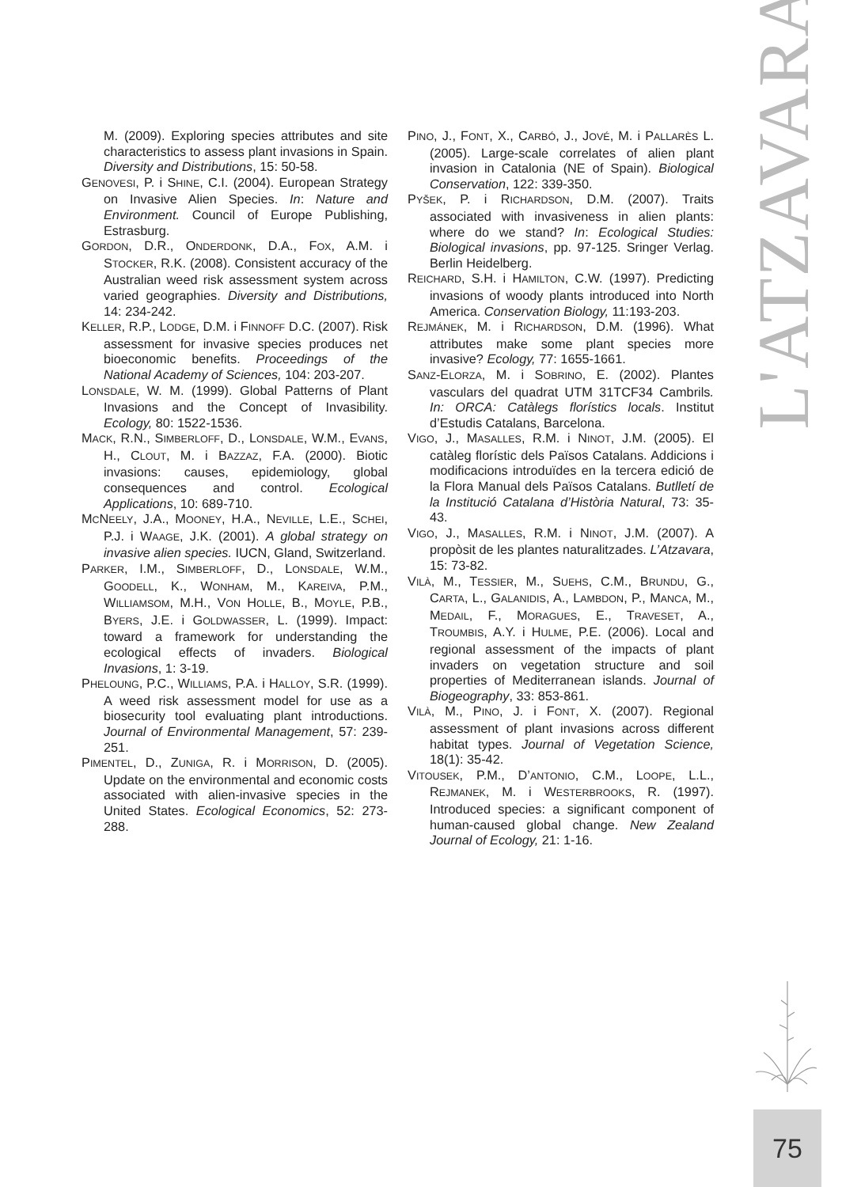L'ATZAVARA
M. (2009). Exploring species attributes and site characteristics to assess plant invasions in Spain. Diversity and Distributions, 15: 50-58.
GENOVESI, P. i SHINE, C.I. (2004). European Strategy on Invasive Alien Species. In: Nature and Environment. Council of Europe Publishing, Estrasburg.
GORDON, D.R., ONDERDONK, D.A., FOX, A.M. i STOCKER, R.K. (2008). Consistent accuracy of the Australian weed risk assessment system across varied geographies. Diversity and Distributions, 14: 234-242.
KELLER, R.P., LODGE, D.M. i FINNOFF D.C. (2007). Risk assessment for invasive species produces net bioeconomic benefits. Proceedings of the National Academy of Sciences, 104: 203-207.
LONSDALE, W. M. (1999). Global Patterns of Plant Invasions and the Concept of Invasibility. Ecology, 80: 1522-1536.
MACK, R.N., SIMBERLOFF, D., LONSDALE, W.M., EVANS, H., CLOUT, M. i BAZZAZ, F.A. (2000). Biotic invasions: causes, epidemiology, global consequences and control. Ecological Applications, 10: 689-710.
MCNEELY, J.A., MOONEY, H.A., NEVILLE, L.E., SCHEI, P.J. i WAAGE, J.K. (2001). A global strategy on invasive alien species. IUCN, Gland, Switzerland.
PARKER, I.M., SIMBERLOFF, D., LONSDALE, W.M., GOODELL, K., WONHAM, M., KAREIVA, P.M., WILLIAMSOM, M.H., VON HOLLE, B., MOYLE, P.B., BYERS, J.E. i GOLDWASSER, L. (1999). Impact: toward a framework for understanding the ecological effects of invaders. Biological Invasions, 1: 3-19.
PHELOUNG, P.C., WILLIAMS, P.A. i HALLOY, S.R. (1999). A weed risk assessment model for use as a biosecurity tool evaluating plant introductions. Journal of Environmental Management, 57: 239-251.
PIMENTEL, D., ZUNIGA, R. i MORRISON, D. (2005). Update on the environmental and economic costs associated with alien-invasive species in the United States. Ecological Economics, 52: 273-288.
PINO, J., FONT, X., CARBÓ, J., JOVÉ, M. i PALLARÈS L. (2005). Large-scale correlates of alien plant invasion in Catalonia (NE of Spain). Biological Conservation, 122: 339-350.
PYŠEK, P. i RICHARDSON, D.M. (2007). Traits associated with invasiveness in alien plants: where do we stand? In: Ecological Studies: Biological invasions, pp. 97-125. Sringer Verlag. Berlin Heidelberg.
REICHARD, S.H. i HAMILTON, C.W. (1997). Predicting invasions of woody plants introduced into North America. Conservation Biology, 11:193-203.
REJMÁNEK, M. i RICHARDSON, D.M. (1996). What attributes make some plant species more invasive? Ecology, 77: 1655-1661.
SANZ-ELORZA, M. i SOBRINO, E. (2002). Plantes vasculars del quadrat UTM 31TCF34 Cambrils. In: ORCA: Catàlegs florístics locals. Institut d’Estudis Catalans, Barcelona.
VIGO, J., MASALLES, R.M. i NINOT, J.M. (2005). El catàleg florístic dels Països Catalans. Addicions i modificacions introduïdes en la tercera edició de la Flora Manual dels Països Catalans. Butlletí de la Institució Catalana d’Història Natural, 73: 35-43.
VIGO, J., MASALLES, R.M. i NINOT, J.M. (2007). A propòsit de les plantes naturalitzades. L’Atzavara, 15: 73-82.
VILÀ, M., TESSIER, M., SUEHS, C.M., BRUNDU, G., CARTA, L., GALANIDIS, A., LAMBDON, P., MANCA, M., MEDAIL, F., MORAGUES, E., TRAVESET, A., TROUMBIS, A.Y. i HULME, P.E. (2006). Local and regional assessment of the impacts of plant invaders on vegetation structure and soil properties of Mediterranean islands. Journal of Biogeography, 33: 853-861.
VILÀ, M., PINO, J. i FONT, X. (2007). Regional assessment of plant invasions across different habitat types. Journal of Vegetation Science, 18(1): 35-42.
VITOUSEK, P.M., D’ANTONIO, C.M., LOOPE, L.L., REJMANEK, M. i WESTERBROOKS, R. (1997). Introduced species: a significant component of human-caused global change. New Zealand Journal of Ecology, 21: 1-16.
75